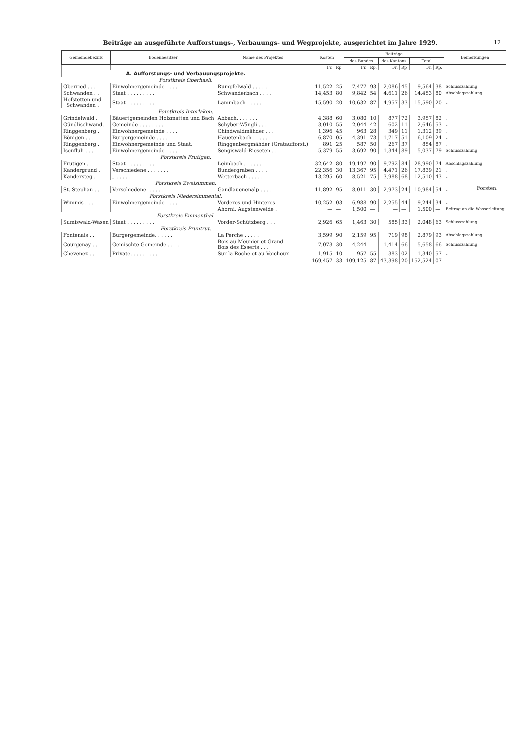Beiträge an ausgeführte Aufforstungs-, Verbauungs- und Wegprojekte, ausgerichtet im Jahre 1929.
12
Forsten.
| Gemeindebezirk | Bodenbesitzer | Name des Projektes | Kosten | | Beiträge | | | | | | Bemerkungen |
| --- | --- | --- | --- | --- | --- | --- | --- | --- | --- | --- | --- |
| | | | | | des Bundes | | des Kantons | | Total | | |
| | | | Fr. | Rp | Fr. | Rp. | Fr. | Rp | Fr. | Rp. | |
| A. Aufforstungs- und Verbauungsprojekte. | | | | | | | | | | | |
| Forstkreis Oberhasli. | | | | | | | | | | | |
| Oberried . . . | Einwohnergemeinde . . . . | Rumpfelwald . . . . . | 11,522 | 25 | 7,477 | 93 | 2,086 | 45 | 9,564 | 38 | Schlusszahlung |
| Schwanden . . | Staat . . . . . . . . . | Schwanderbach . . . . | 14,453 | 80 | 9,842 | 54 | 4,611 | 26 | 14,453 | 80 | Abschlagszahlung |
| Hofstetten und Schwanden . | Staat . . . . . . . . . | Lammbach . . . . . | 15,590 | 20 | 10,632 | 87 | 4,957 | 33 | 15,590 | 20 | „ |
| Forstkreis Interlaken. | | | | | | | | | | | |
| Grindelwald . | Bäuertgemeinden Holzmatten und Bach | Abbach. . . . . . . | 4,388 | 60 | 3,080 | 10 | 877 | 72 | 3,957 | 82 | „ |
| Gündlischwand. | Gemeinde . . . . . . . . | Schyber-Wängli . . . . | 3,010 | 55 | 2,044 | 42 | 602 | 11 | 2,646 | 53 | „ |
| Ringgenberg . | Einwohnergemeinde . . . . | Chindwaldmähder . . . | 1,396 | 45 | 963 | 28 | 349 | 11 | 1,312 | 39 | „ |
| Bönigen . . . | Burgergemeinde . . . . . | Hauetenbach . . . . . | 6,870 | 05 | 4,391 | 73 | 1,717 | 51 | 6,109 | 24 | „ |
| Ringgenberg . | Einwohnergemeinde und Staat. | Ringgenbergmähder (Grataufforst.) | 891 | 25 | 587 | 50 | 267 | 37 | 854 | 87 | „ |
| Isenfluh . . . | Einwohnergemeinde . . . . | Sengiswald-Rieseten . . | 5,379 | 55 | 3,692 | 90 | 1,344 | 89 | 5,037 | 79 | Schlusszahlung |
| Forstkreis Frutigen. | | | | | | | | | | | |
| Frutigen . . . | Staat . . . . . . . . . | Leimbach . . . . . . | 32,642 | 80 | 19,197 | 90 | 9,792 | 84 | 28,990 | 74 | Abschlagszahlung |
| Kandergrund . | Verschiedene . . . . . . . | Bundergraben . . . . | 22,356 | 30 | 13,367 | 95 | 4,471 | 26 | 17,839 | 21 | „ |
| Kandersteg . . | „ . . . . . . | Wetterbach . . . . . | 13,295 | 60 | 8,521 | 75 | 3,988 | 68 | 12,510 | 43 | „ |
| Forstkreis Zweisimmen. | | | | | | | | | | | |
| St. Stephan . . | Verschiedene. . . . . . . | Gandlauenenalp . . . . | 11,892 | 95 | 8,011 | 30 | 2,973 | 24 | 10,984 | 54 | „ |
| Forstkreis Niedersimmental. | | | | | | | | | | | |
| Wimmis . . . | Einwohnergemeinde . . . . | Vorderes und Hinteres | 10,252 | 03 | 6,988 | 90 | 2,255 | 44 | 9,244 | 34 | „ |
| | | Ahorni, Augstenweide . | — | — | 1,500 | — | — | — | 1,500 | — | Beitrag an die Wasserleitung |
| Forstkreis Emmenthal. | | | | | | | | | | | |
| Sumiswald-Wasen | Staat . . . . . . . . . | Vorder-Schützberg . . . | 2,926 | 65 | 1,463 | 30 | 585 | 33 | 2,048 | 63 | Schlusszahlung |
| Forstkreis Pruntrut. | | | | | | | | | | | |
| Fontenais . . | Burgergemeinde. . . . . . | La Perche . . . . . | 3,599 | 90 | 2,159 | 95 | 719 | 98 | 2,879 | 93 | Abschlagszahlung |
| Courgenay . . | Gemischte Gemeinde . . . . | Bois au Meunier et Grand Bois des Esserts . . . | 7,073 | 30 | 4,244 | — | 1,414 | 66 | 5,658 | 66 | Schlusszahlung |
| Chevenez . . | Private. . . . . . . . . | Sur la Roche et au Voichoux | 1,915 | 10 | 957 | 55 | 383 | 02 | 1,340 | 57 | „ |
| | | | 169,457 | 33 | 109,125 | 87 | 43,398 | 20 | 152,524 | 07 | |